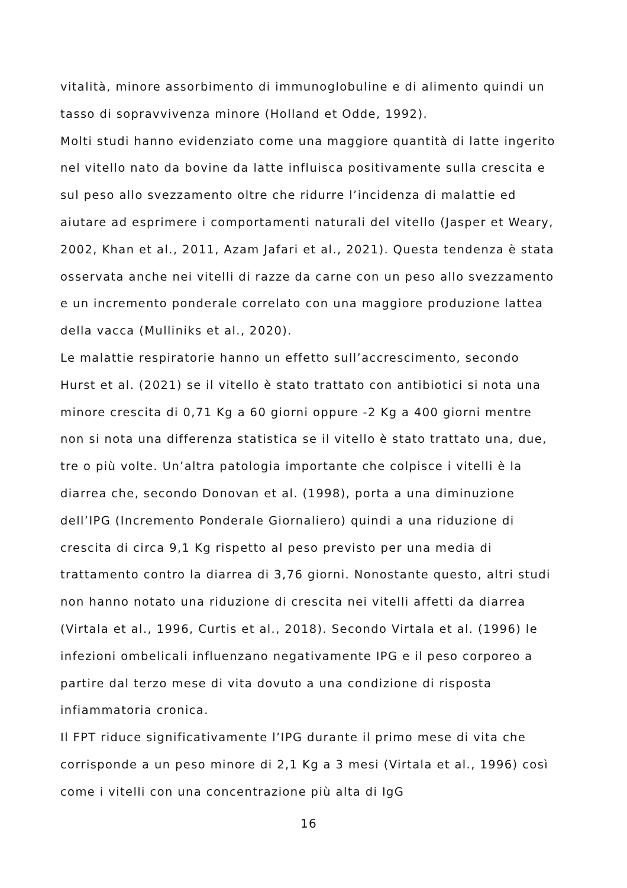vitalità, minore assorbimento di immunoglobuline e di alimento quindi un tasso di sopravvivenza minore (Holland et Odde, 1992).
Molti studi hanno evidenziato come una maggiore quantità di latte ingerito nel vitello nato da bovine da latte influisca positivamente sulla crescita e sul peso allo svezzamento oltre che ridurre l’incidenza di malattie ed aiutare ad esprimere i comportamenti naturali del vitello (Jasper et Weary, 2002, Khan et al., 2011, Azam Jafari et al., 2021). Questa tendenza è stata osservata anche nei vitelli di razze da carne con un peso allo svezzamento e un incremento ponderale correlato con una maggiore produzione lattea della vacca (Mulliniks et al., 2020).
Le malattie respiratorie hanno un effetto sull’accrescimento, secondo Hurst et al. (2021) se il vitello è stato trattato con antibiotici si nota una minore crescita di 0,71 Kg a 60 giorni oppure -2 Kg a 400 giorni mentre non si nota una differenza statistica se il vitello è stato trattato una, due, tre o più volte. Un’altra patologia importante che colpisce i vitelli è la diarrea che, secondo Donovan et al. (1998), porta a una diminuzione dell’IPG (Incremento Ponderale Giornaliero) quindi a una riduzione di crescita di circa 9,1 Kg rispetto al peso previsto per una media di trattamento contro la diarrea di 3,76 giorni. Nonostante questo, altri studi non hanno notato una riduzione di crescita nei vitelli affetti da diarrea (Virtala et al., 1996, Curtis et al., 2018). Secondo Virtala et al. (1996) le infezioni ombelicali influenzano negativamente IPG e il peso corporeo a partire dal terzo mese di vita dovuto a una condizione di risposta infiammatoria cronica.
Il FPT riduce significativamente l’IPG durante il primo mese di vita che corrisponde a un peso minore di 2,1 Kg a 3 mesi (Virtala et al., 1996) così come i vitelli con una concentrazione più alta di IgG
16